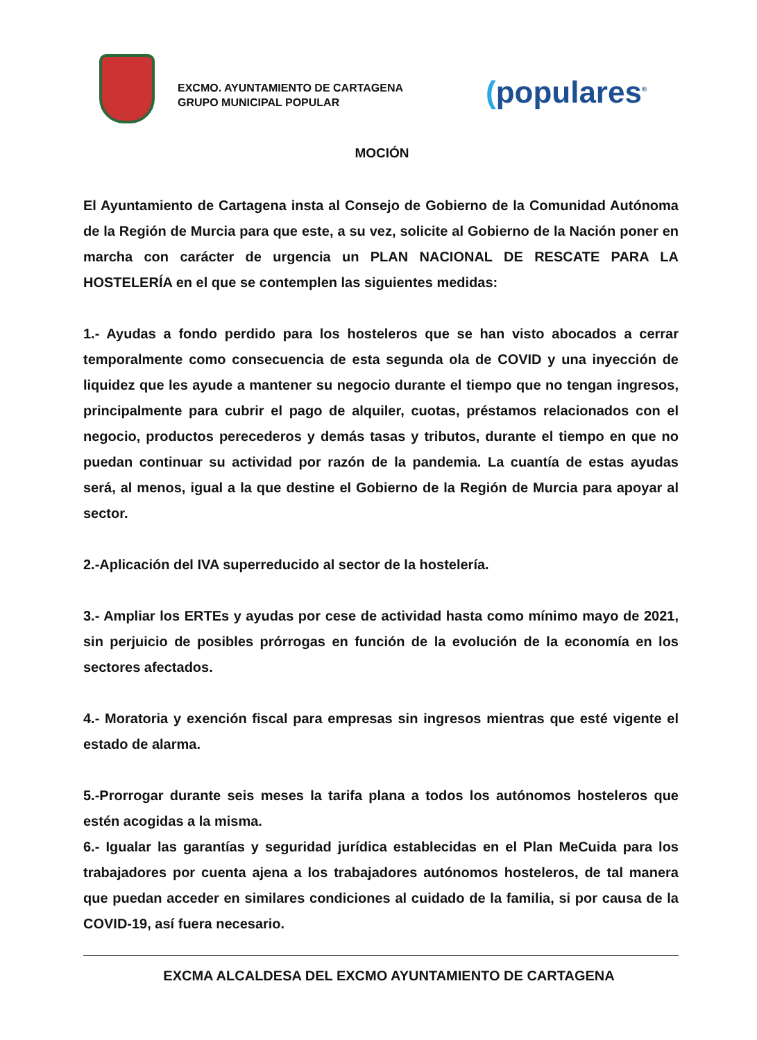EXCMO. AYUNTAMIENTO DE CARTAGENA
GRUPO MUNICIPAL POPULAR
(populares<sup>®</sup>
MOCIÓN
El Ayuntamiento de Cartagena insta al Consejo de Gobierno de la Comunidad Autónoma de la Región de Murcia para que este, a su vez, solicite al Gobierno de la Nación poner en marcha con carácter de urgencia un PLAN NACIONAL DE RESCATE PARA LA HOSTELERÍA en el que se contemplen las siguientes medidas:
1.- Ayudas a fondo perdido para los hosteleros que se han visto abocados a cerrar temporalmente como consecuencia de esta segunda ola de COVID y una inyección de liquidez que les ayude a mantener su negocio durante el tiempo que no tengan ingresos, principalmente para cubrir el pago de alquiler, cuotas, préstamos relacionados con el negocio, productos perecederos y demás tasas y tributos, durante el tiempo en que no puedan continuar su actividad por razón de la pandemia. La cuantía de estas ayudas será, al menos, igual a la que destine el Gobierno de la Región de Murcia para apoyar al sector.
2.-Aplicación del IVA superreducido al sector de la hostelería.
3.- Ampliar los ERTEs y ayudas por cese de actividad hasta como mínimo mayo de 2021, sin perjuicio de posibles prórrogas en función de la evolución de la economía en los sectores afectados.
4.- Moratoria y exención fiscal para empresas sin ingresos mientras que esté vigente el estado de alarma.
5.-Prorrogar durante seis meses la tarifa plana a todos los autónomos hosteleros que estén acogidas a la misma.
6.- Igualar las garantías y seguridad jurídica establecidas en el Plan MeCuida para los trabajadores por cuenta ajena a los trabajadores autónomos hosteleros, de tal manera que puedan acceder en similares condiciones al cuidado de la familia, si por causa de la COVID-19, así fuera necesario.
EXCMA ALCALDESA DEL EXCMO AYUNTAMIENTO DE CARTAGENA